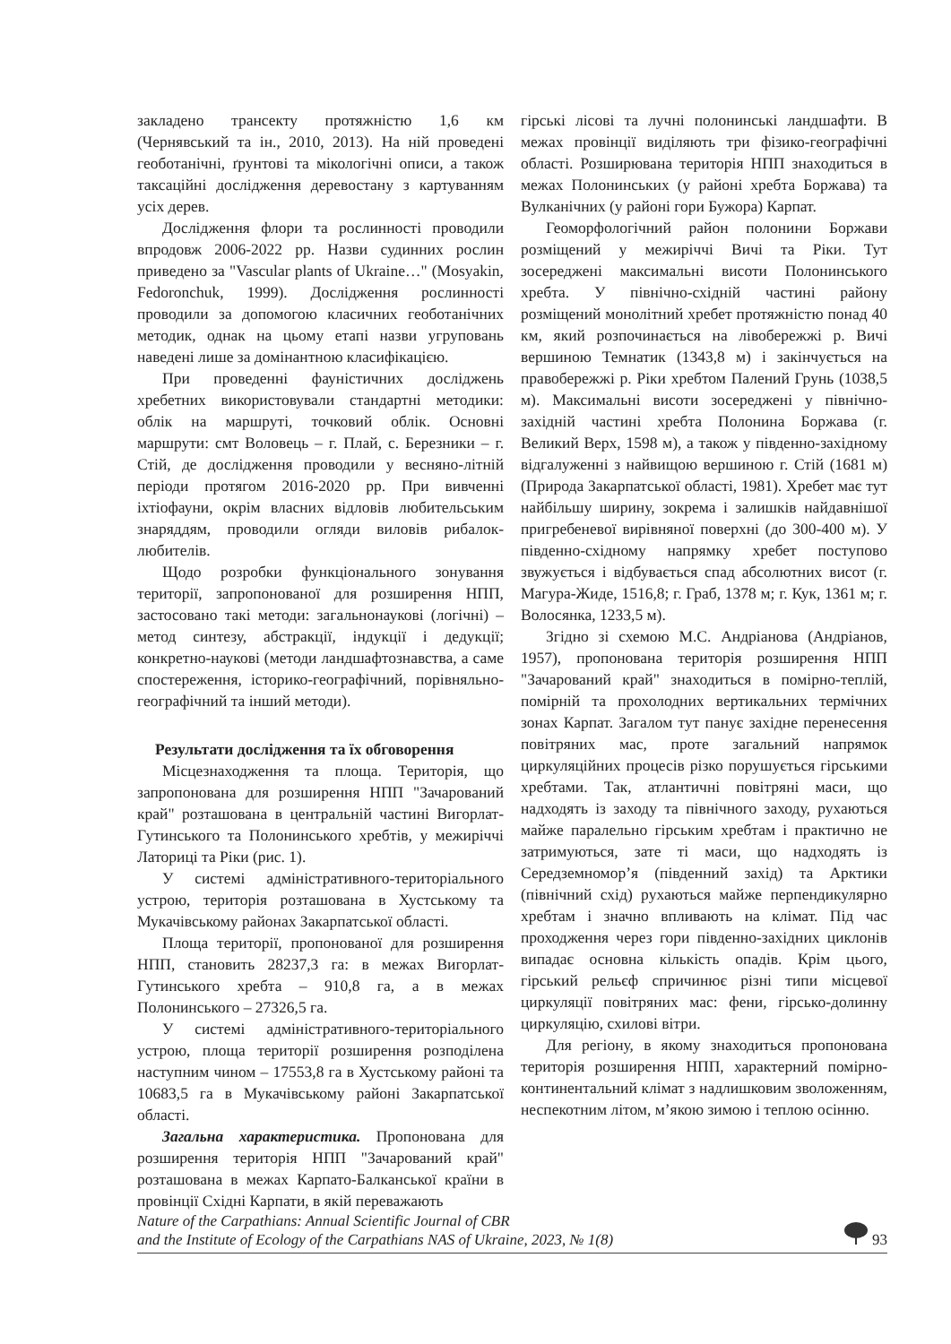закладено трансекту протяжністю 1,6 км (Чернявський та ін., 2010, 2013). На ній проведені геоботанічні, ґрунтові та мікологічні описи, а також таксаційні дослідження деревостану з картуванням усіх дерев.
Дослідження флори та рослинності проводили впродовж 2006-2022 рр. Назви судинних рослин приведено за "Vascular plants of Ukraine…" (Mosyakin, Fedoronchuk, 1999). Дослідження рослинності проводили за допомогою класичних геоботанічних методик, однак на цьому етапі назви угруповань наведені лише за домінантною класифікацією.
При проведенні фауністичних досліджень хребетних використовували стандартні методики: облік на маршруті, точковий облік. Основні маршрути: смт Воловець – г. Плай, с. Березники – г. Стій, де дослідження проводили у весняно-літній періоди протягом 2016-2020 рр. При вивченні іхтіофауни, окрім власних відловів любительським знаряддям, проводили огляди виловів рибалок-любителів.
Щодо розробки функціонального зонування території, запропонованої для розширення НПП, застосовано такі методи: загальнонаукові (логічні) – метод синтезу, абстракції, індукції і дедукції; конкретно-наукові (методи ландшафтознавства, а саме спостереження, історико-географічний, порівняльно-географічний та інший методи).
Результати дослідження та їх обговорення
Місцезнаходження та площа. Територія, що запропонована для розширення НПП "Зачарований край" розташована в центральній частині Вигорлат-Гутинського та Полонинського хребтів, у межиріччі Латориці та Ріки (рис. 1).
У системі адміністративного-територіального устрою, територія розташована в Хустському та Мукачівському районах Закарпатської області.
Площа території, пропонованої для розширення НПП, становить 28237,3 га: в межах Вигорлат-Гутинського хребта – 910,8 га, а в межах Полонинського – 27326,5 га.
У системі адміністративного-територіального устрою, площа території розширення розподілена наступним чином – 17553,8 га в Хустському районі та 10683,5 га в Мукачівському районі Закарпатської області.
Загальна характеристика. Пропонована для розширення територія НПП "Зачарований край" розташована в межах Карпато-Балканської країни в провінції Східні Карпати, в якій переважають
гірські лісові та лучні полонинські ландшафти. В межах провінції виділяють три фізико-географічні області. Розширювана територія НПП знаходиться в межах Полонинських (у районі хребта Боржава) та Вулканічних (у районі гори Бужора) Карпат.
Геоморфологічний район полонини Боржави розміщений у межиріччі Вичі та Ріки. Тут зосереджені максимальні висоти Полонинського хребта. У північно-східній частині району розміщений монолітний хребет протяжністю понад 40 км, який розпочинається на лівобережжі р. Вичі вершиною Темнатик (1343,8 м) і закінчується на правобережжі р. Ріки хребтом Палений Грунь (1038,5 м). Максимальні висоти зосереджені у північно-західній частині хребта Полонина Боржава (г. Великий Верх, 1598 м), а також у південно-західному відгалуженні з найвищою вершиною г. Стій (1681 м) (Природа Закарпатської області, 1981). Хребет має тут найбільшу ширину, зокрема і залишків найдавнішої пригребеневої вирівняної поверхні (до 300-400 м). У південно-східному напрямку хребет поступово звужується і відбувається спад абсолютних висот (г. Магура-Жиде, 1516,8; г. Граб, 1378 м; г. Кук, 1361 м; г. Волосянка, 1233,5 м).
Згідно зі схемою М.С. Андріанова (Андріанов, 1957), пропонована територія розширення НПП "Зачарований край" знаходиться в помірно-теплій, помірній та прохолодних вертикальних термічних зонах Карпат. Загалом тут панує західне перенесення повітряних мас, проте загальний напрямок циркуляційних процесів різко порушується гірськими хребтами. Так, атлантичні повітряні маси, що надходять із заходу та північного заходу, рухаються майже паралельно гірським хребтам і практично не затримуються, зате ті маси, що надходять із Середземномор’я (південний захід) та Арктики (північний схід) рухаються майже перпендикулярно хребтам і значно впливають на клімат. Під час проходження через гори південно-західних циклонів випадає основна кількість опадів. Крім цього, гірський рельєф спричинює різні типи місцевої циркуляції повітряних мас: фени, гірсько-долинну циркуляцію, схилові вітри.
Для регіону, в якому знаходиться пропонована територія розширення НПП, характерний помірно-континентальний клімат з надлишковим зволоженням, неспекотним літом, м’якою зимою і теплою осінню.
Nature of the Carpathians: Annual Scientific Journal of CBR
and the Institute of Ecology of the Carpathians NAS of Ukraine, 2023, № 1(8)
93